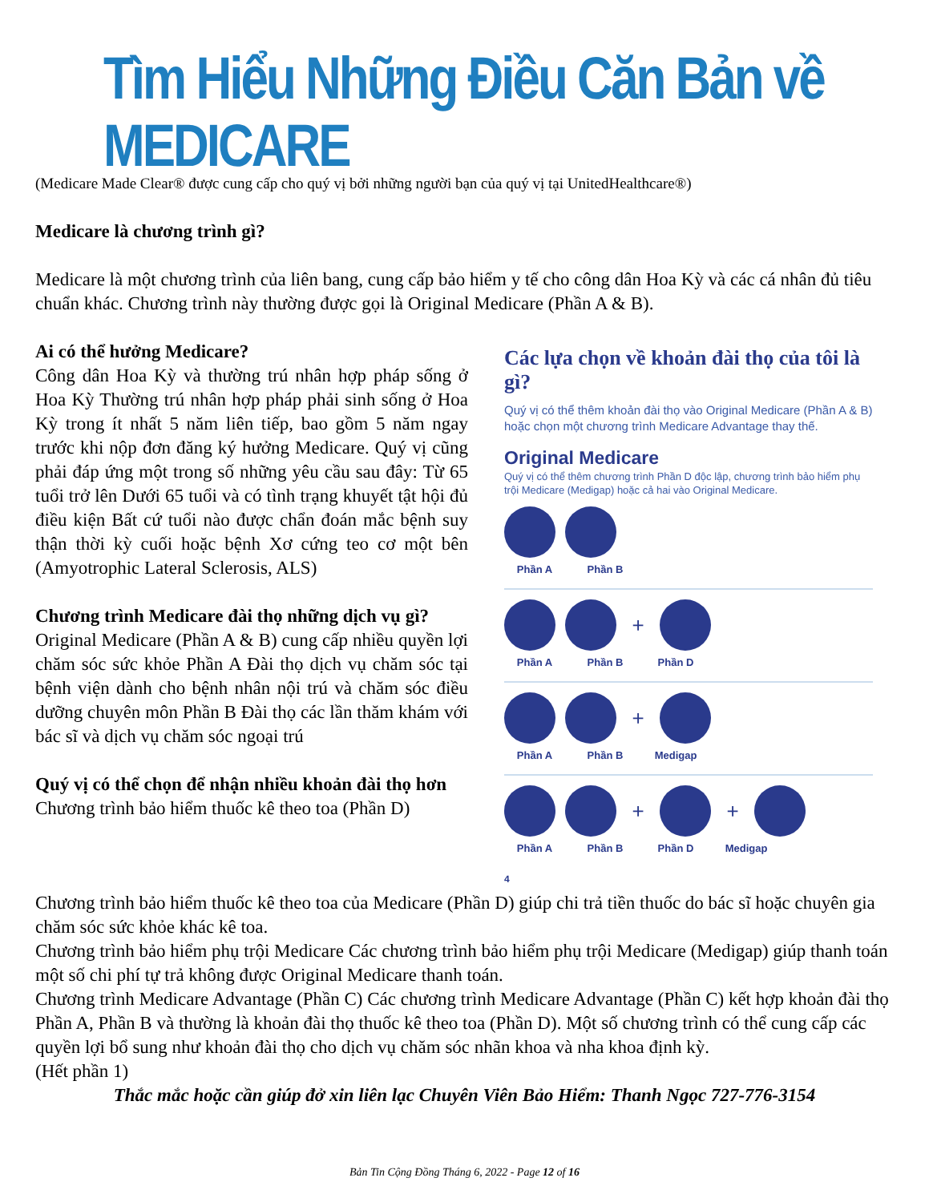Tìm Hiểu Những Điều Căn Bản về MEDICARE
(Medicare Made Clear® được cung cấp cho quý vị bởi những người bạn của quý vị tại UnitedHealthcare®)
Medicare là chương trình gì?
Medicare là một chương trình của liên bang, cung cấp bảo hiểm y tế cho công dân Hoa Kỳ và các cá nhân đủ tiêu chuẩn khác. Chương trình này thường được gọi là Original Medicare (Phần A & B).
Ai có thể hưởng Medicare?
Công dân Hoa Kỳ và thường trú nhân hợp pháp sống ở Hoa Kỳ Thường trú nhân hợp pháp phải sinh sống ở Hoa Kỳ trong ít nhất 5 năm liên tiếp, bao gồm 5 năm ngay trước khi nộp đơn đăng ký hưởng Medicare. Quý vị cũng phải đáp ứng một trong số những yêu cầu sau đây: Từ 65 tuổi trở lên Dưới 65 tuổi và có tình trạng khuyết tật hội đủ điều kiện Bất cứ tuổi nào được chẩn đoán mắc bệnh suy thận thời kỳ cuối hoặc bệnh Xơ cứng teo cơ một bên (Amyotrophic Lateral Sclerosis, ALS)
Chương trình Medicare đài thọ những dịch vụ gì?
Original Medicare (Phần A & B) cung cấp nhiều quyền lợi chăm sóc sức khỏe Phần A Đài thọ dịch vụ chăm sóc tại bệnh viện dành cho bệnh nhân nội trú và chăm sóc điều dưỡng chuyên môn Phần B Đài thọ các lần thăm khám với bác sĩ và dịch vụ chăm sóc ngoại trú
Quý vị có thể chọn để nhận nhiều khoản đài thọ hơn
Chương trình bảo hiểm thuốc kê theo toa (Phần D)
Các lựa chọn về khoản đài thọ của tôi là gì?
Quý vị có thể thêm khoản đài thọ vào Original Medicare (Phần A & B) hoặc chọn một chương trình Medicare Advantage thay thế.
Original Medicare
Quý vị có thể thêm chương trình Phần D độc lập, chương trình bảo hiểm phụ trội Medicare (Medigap) hoặc cả hai vào Original Medicare.
Phần A Phần B
+
Phần A Phần B Phần D
+
Phần A Phần B Medigap
+ +
Phần A Phần B Phần D Medigap
4
Chương trình bảo hiểm thuốc kê theo toa của Medicare (Phần D) giúp chi trả tiền thuốc do bác sĩ hoặc chuyên gia chăm sóc sức khỏe khác kê toa.
Chương trình bảo hiểm phụ trội Medicare Các chương trình bảo hiểm phụ trội Medicare (Medigap) giúp thanh toán một số chi phí tự trả không được Original Medicare thanh toán.
Chương trình Medicare Advantage (Phần C) Các chương trình Medicare Advantage (Phần C) kết hợp khoản đài thọ Phần A, Phần B và thường là khoản đài thọ thuốc kê theo toa (Phần D). Một số chương trình có thể cung cấp các quyền lợi bổ sung như khoản đài thọ cho dịch vụ chăm sóc nhãn khoa và nha khoa định kỳ.
(Hết phần 1)
Thắc mắc hoặc cần giúp đở xin liên lạc Chuyên Viên Bảo Hiểm: Thanh Ngọc 727-776-3154
Bản Tin Cộng Đồng Tháng 6, 2022 - Page 12 of 16